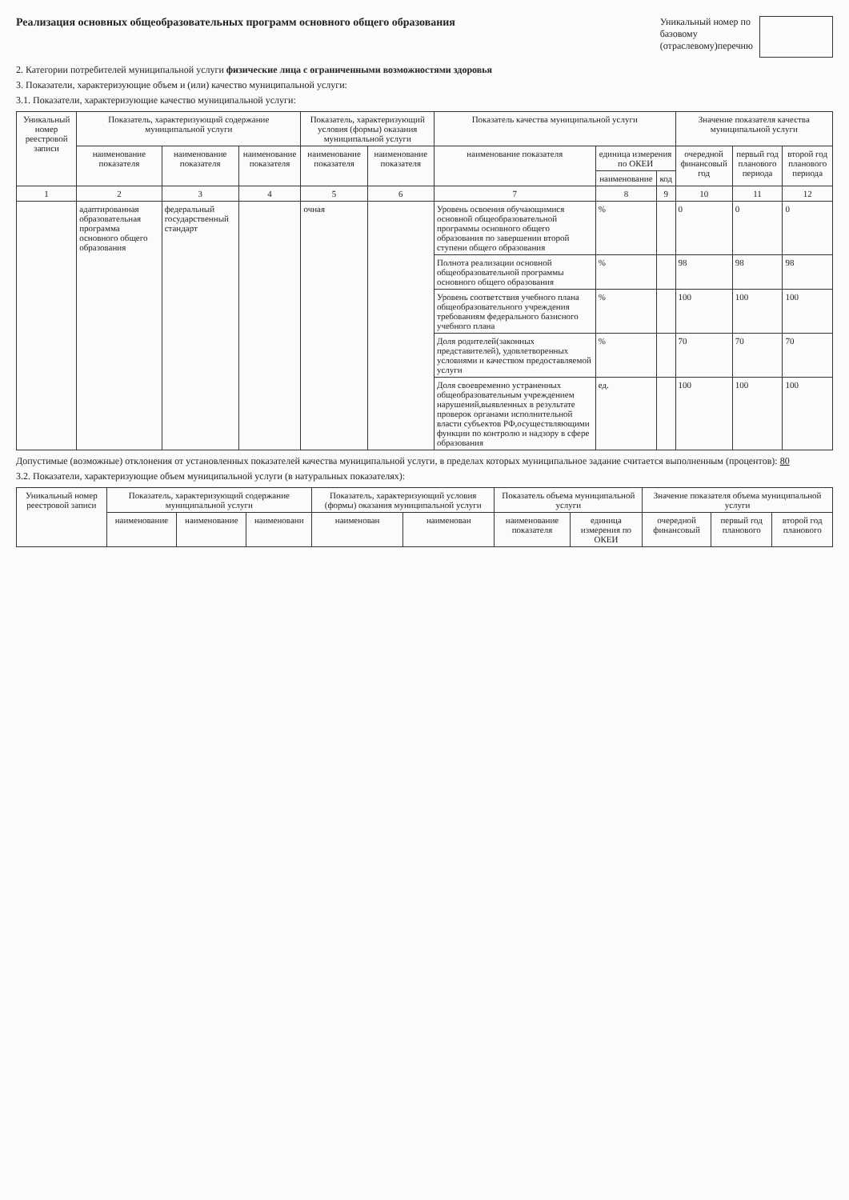Реализация основных общеобразовательных программ основного общего образования
Уникальный номер по
базовому
(отраслевому)перечню
2. Категории потребителей муниципальной услуги физические лица с ограниченными возможностями здоровья
3. Показатели, характеризующие объем и (или) качество муниципальной услуги:
3.1. Показатели, характеризующие качество муниципальной услуги:
| Уникальный номер реестровой записи | Показатель, характеризующий содержание муниципальной услуги | | | Показатель, характеризующий условия (формы) оказания муниципальной услуги | | Показатель качества муниципальной услуги | | | Значение показателя качества муниципальной услуги | | |
| --- | --- | --- | --- | --- | --- | --- | --- | --- | --- | --- | --- |
| | наименование показателя | наименование показателя | наименование показателя | наименование показателя | наименование показателя | наименование показателя | единица измерения по ОКЕИ | | очередной финансовый год | первый год планового периода | второй год планового периода |
| | | | | | | | наименование | код | | | |
| 1 | 2 | 3 | 4 | 5 | 6 | 7 | 8 | 9 | 10 | 11 | 12 |
| | адаптированная образовательная программа основного общего образования | федеральный государственный стандарт | | очная | | Уровень освоения обучающимися основной общеобразовательной программы основного общего образования по завершении второй ступени общего образования | % | | 0 | 0 | 0 |
| | | | | | | Полнота реализации основной общеобразовательной программы основного общего образования | % | | 98 | 98 | 98 |
| | | | | | | Уровень соответствия учебного плана общеобразовательного учреждения требованиям федерального базисного учебного плана | % | | 100 | 100 | 100 |
| | | | | | | Доля родителей(законных представителей), удовлетворенных условиями и качеством предоставляемой услуги | % | | 70 | 70 | 70 |
| | | | | | | Доля своевременно устраненных общеобразовательным учреждением нарушений,выявленных в результате проверок органами исполнительной власти субъектов РФ,осуществляющими функции по контролю и надзору в сфере образования | ед. | | 100 | 100 | 100 |
Допустимые (возможные) отклонения от установленных показателей качества муниципальной услуги, в пределах которых муниципальное задание считается выполненным (процентов): 80
3.2. Показатели, характеризующие объем муниципальной услуги (в натуральных показателях):
| Уникальный номер реестровой записи | Показатель, характеризующий содержание муниципальной услуги | | | Показатель, характеризующий условия (формы) оказания муниципальной услуги | | Показатель объема муниципальной услуги | | Значение показателя объема муниципальной услуги | | |
| --- | --- | --- | --- | --- | --- | --- | --- | --- | --- | --- |
| | наименование | наименование | наименовани | наименован | наименован | наименование показателя | единица измерения по ОКЕИ | очередной финансовый | первый год планового | второй год планового |